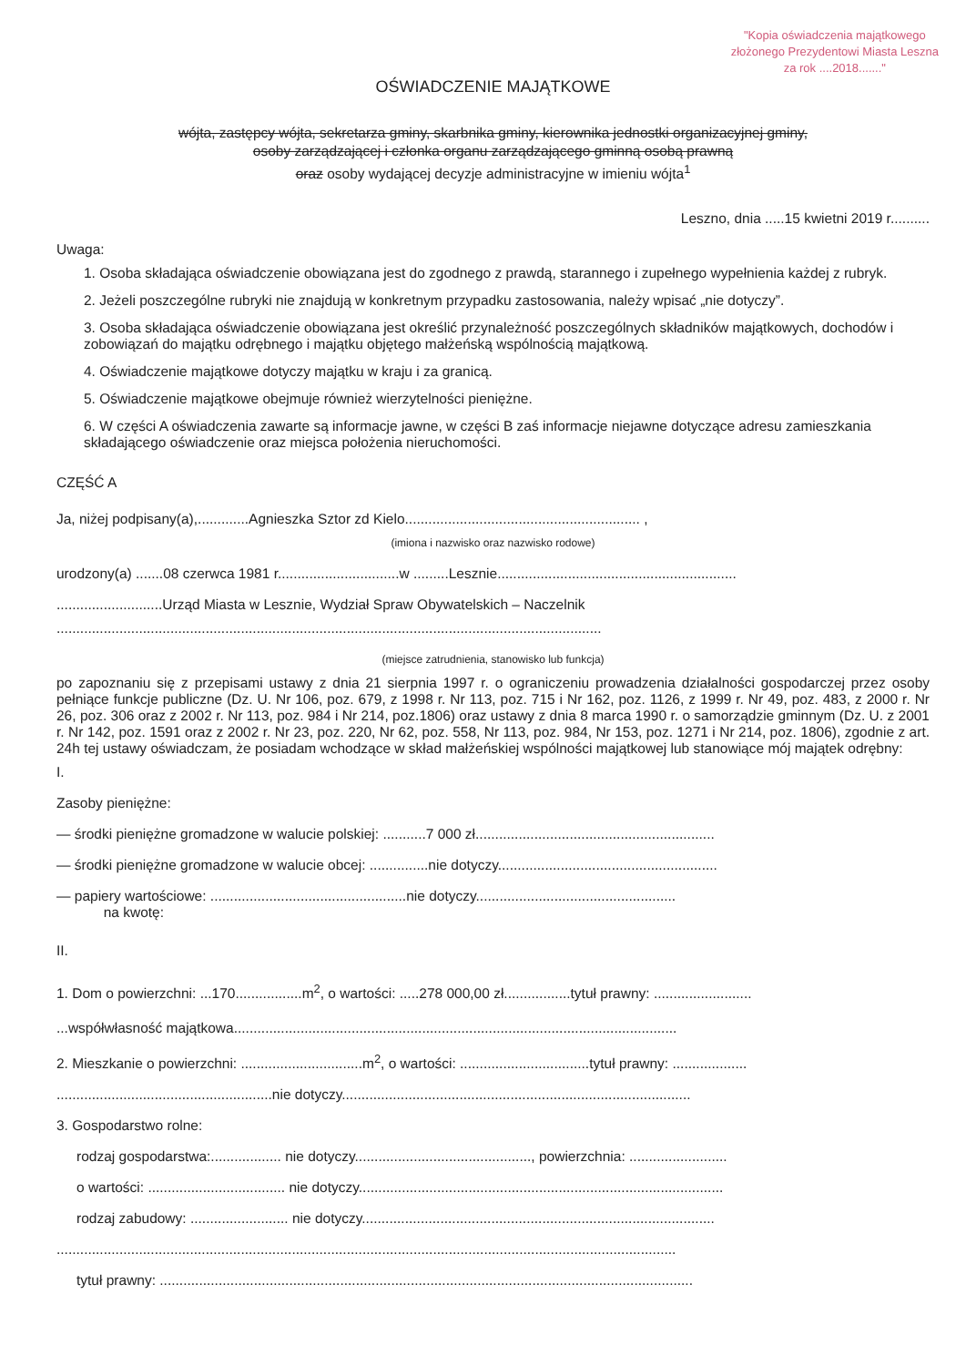"Kopia oświadczenia majątkowego
złożonego Prezydentowi Miasta Leszna
za rok ....2018......."
OŚWIADCZENIE MAJĄTKOWE
wójta, zastępcy wójta, sekretarza gminy, skarbnika gminy, kierownika jednostki organizacyjnej gminy,
osoby zarządzającej i członka organu zarządzającego gminną osobą prawną
oraz osoby wydającej decyzje administracyjne w imieniu wójta<sup>1</sup>
Leszno, dnia .....15 kwietni 2019 r..........
Uwaga:
1. Osoba składająca oświadczenie obowiązana jest do zgodnego z prawdą, starannego i zupełnego wypełnienia każdej z rubryk.
2. Jeżeli poszczególne rubryki nie znajdują w konkretnym przypadku zastosowania, należy wpisać „nie dotyczy”.
3. Osoba składająca oświadczenie obowiązana jest określić przynależność poszczególnych składników majątkowych, dochodów i zobowiązań do majątku odrębnego i majątku objętego małżeńską wspólnością majątkową.
4. Oświadczenie majątkowe dotyczy majątku w kraju i za granicą.
5. Oświadczenie majątkowe obejmuje również wierzytelności pieniężne.
6. W części A oświadczenia zawarte są informacje jawne, w części B zaś informacje niejawne dotyczące adresu zamieszkania składającego oświadczenie oraz miejsca położenia nieruchomości.
CZĘŚĆ A
Ja, niżej podpisany(a),.............Agnieszka Sztor zd Kielo............................................................ ,
(imiona i nazwisko oraz nazwisko rodowe)
urodzony(a) .......08 czerwca 1981 r...............................w .........Lesznie.............................................................
...........................Urząd Miasta w Lesznie, Wydział Spraw Obywatelskich – Naczelnik
...........................................................................................................................................
(miejsce zatrudnienia, stanowisko lub funkcja)
po zapoznaniu się z przepisami ustawy z dnia 21 sierpnia 1997 r. o ograniczeniu prowadzenia działalności gospodarczej przez osoby pełniące funkcje publiczne (Dz. U. Nr 106, poz. 679, z 1998 r. Nr 113, poz. 715 i Nr 162, poz. 1126, z 1999 r. Nr 49, poz. 483, z 2000 r. Nr 26, poz. 306 oraz z 2002 r. Nr 113, poz. 984 i Nr 214, poz.1806) oraz ustawy z dnia 8 marca 1990 r. o samorządzie gminnym (Dz. U. z 2001 r. Nr 142, poz. 1591 oraz z 2002 r. Nr 23, poz. 220, Nr 62, poz. 558, Nr 113, poz. 984, Nr 153, poz. 1271 i Nr 214, poz. 1806), zgodnie z art. 24h tej ustawy oświadczam, że posiadam wchodzące w skład małżeńskiej wspólności majątkowej lub stanowiące mój majątek odrębny:
I.
Zasoby pieniężne:
— środki pieniężne gromadzone w walucie polskiej: ...........7 000 zł.............................................................
— środki pieniężne gromadzone w walucie obcej: ...............nie dotyczy........................................................
— papiery wartościowe: ..................................................nie dotyczy...................................................
na kwotę:
II.
1. Dom o powierzchni: ...170.................m<sup>2</sup>, o wartości: .....278 000,00 zł.................tytuł prawny: .........................
...współwłasność majątkowa.................................................................................................................
2. Mieszkanie o powierzchni: ...............................m<sup>2</sup>, o wartości: .................................tytuł prawny: ...................
.......................................................nie dotyczy.........................................................................................
3. Gospodarstwo rolne:
rodzaj gospodarstwa:.................. nie dotyczy............................................., powierzchnia: .........................
o wartości: ................................... nie dotyczy.............................................................................................
rodzaj zabudowy: ......................... nie dotyczy..........................................................................................
..............................................................................................................................................................
tytuł prawny: ........................................................................................................................................